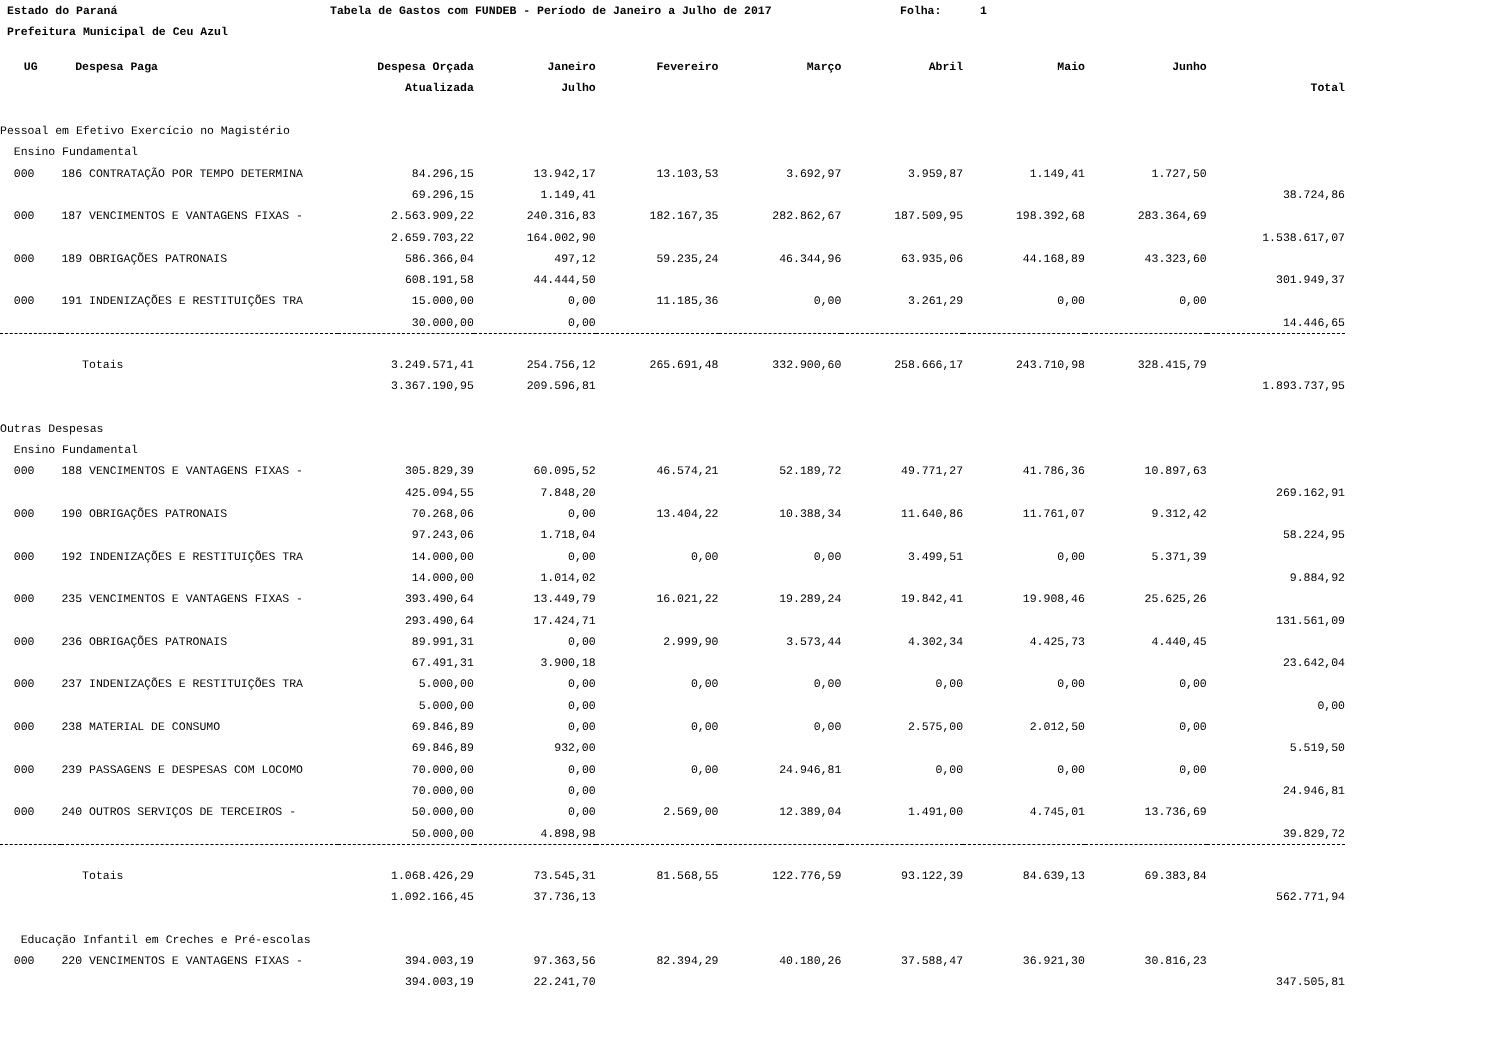Estado do Paraná Tabela de Gastos com FUNDEB - Período de Janeiro a Julho de 2017 Folha: 1
Prefeitura Municipal de Ceu Azul
| UG | Despesa Paga | Despesa Orçada | Janeiro | Fevereiro | Março | Abril | Maio | Junho | |
| --- | --- | --- | --- | --- | --- | --- | --- | --- | --- |
| | | Atualizada | Julho | | | | | | Total |
| Pessoal em Efetivo Exercício no Magistério | | | | | | | | | |
| Ensino Fundamental | | | | | | | | | |
| 000 | 186 CONTRATAÇÃO POR TEMPO DETERMINA | 84.296,15 | 13.942,17 | 13.103,53 | 3.692,97 | 3.959,87 | 1.149,41 | 1.727,50 | |
| | | 69.296,15 | 1.149,41 | | | | | | 38.724,86 |
| 000 | 187 VENCIMENTOS E VANTAGENS FIXAS - | 2.563.909,22 | 240.316,83 | 182.167,35 | 282.862,67 | 187.509,95 | 198.392,68 | 283.364,69 | |
| | | 2.659.703,22 | 164.002,90 | | | | | | 1.538.617,07 |
| 000 | 189 OBRIGAÇÕES PATRONAIS | 586.366,04 | 497,12 | 59.235,24 | 46.344,96 | 63.935,06 | 44.168,89 | 43.323,60 | |
| | | 608.191,58 | 44.444,50 | | | | | | 301.949,37 |
| 000 | 191 INDENIZAÇÕES E RESTITUIÇÕES TRA | 15.000,00 | 0,00 | 11.185,36 | 0,00 | 3.261,29 | 0,00 | 0,00 | |
| | | 30.000,00 | 0,00 | | | | | | 14.446,65 |
| | Totais | 3.249.571,41 | 254.756,12 | 265.691,48 | 332.900,60 | 258.666,17 | 243.710,98 | 328.415,79 | |
| | | 3.367.190,95 | 209.596,81 | | | | | | 1.893.737,95 |
| Outras Despesas | | | | | | | | | |
| Ensino Fundamental | | | | | | | | | |
| 000 | 188 VENCIMENTOS E VANTAGENS FIXAS - | 305.829,39 | 60.095,52 | 46.574,21 | 52.189,72 | 49.771,27 | 41.786,36 | 10.897,63 | |
| | | 425.094,55 | 7.848,20 | | | | | | 269.162,91 |
| 000 | 190 OBRIGAÇÕES PATRONAIS | 70.268,06 | 0,00 | 13.404,22 | 10.388,34 | 11.640,86 | 11.761,07 | 9.312,42 | |
| | | 97.243,06 | 1.718,04 | | | | | | 58.224,95 |
| 000 | 192 INDENIZAÇÕES E RESTITUIÇÕES TRA | 14.000,00 | 0,00 | 0,00 | 0,00 | 3.499,51 | 0,00 | 5.371,39 | |
| | | 14.000,00 | 1.014,02 | | | | | | 9.884,92 |
| 000 | 235 VENCIMENTOS E VANTAGENS FIXAS - | 393.490,64 | 13.449,79 | 16.021,22 | 19.289,24 | 19.842,41 | 19.908,46 | 25.625,26 | |
| | | 293.490,64 | 17.424,71 | | | | | | 131.561,09 |
| 000 | 236 OBRIGAÇÕES PATRONAIS | 89.991,31 | 0,00 | 2.999,90 | 3.573,44 | 4.302,34 | 4.425,73 | 4.440,45 | |
| | | 67.491,31 | 3.900,18 | | | | | | 23.642,04 |
| 000 | 237 INDENIZAÇÕES E RESTITUIÇÕES TRA | 5.000,00 | 0,00 | 0,00 | 0,00 | 0,00 | 0,00 | 0,00 | |
| | | 5.000,00 | 0,00 | | | | | | 0,00 |
| 000 | 238 MATERIAL DE CONSUMO | 69.846,89 | 0,00 | 0,00 | 0,00 | 2.575,00 | 2.012,50 | 0,00 | |
| | | 69.846,89 | 932,00 | | | | | | 5.519,50 |
| 000 | 239 PASSAGENS E DESPESAS COM LOCOMO | 70.000,00 | 0,00 | 0,00 | 24.946,81 | 0,00 | 0,00 | 0,00 | |
| | | 70.000,00 | 0,00 | | | | | | 24.946,81 |
| 000 | 240 OUTROS SERVIÇOS DE TERCEIROS - | 50.000,00 | 0,00 | 2.569,00 | 12.389,04 | 1.491,00 | 4.745,01 | 13.736,69 | |
| | | 50.000,00 | 4.898,98 | | | | | | 39.829,72 |
| | Totais | 1.068.426,29 | 73.545,31 | 81.568,55 | 122.776,59 | 93.122,39 | 84.639,13 | 69.383,84 | |
| | | 1.092.166,45 | 37.736,13 | | | | | | 562.771,94 |
| Educação Infantil em Creches e Pré-escolas | | | | | | | | | |
| 000 | 220 VENCIMENTOS E VANTAGENS FIXAS - | 394.003,19 | 97.363,56 | 82.394,29 | 40.180,26 | 37.588,47 | 36.921,30 | 30.816,23 | |
| | | 394.003,19 | 22.241,70 | | | | | | 347.505,81 |